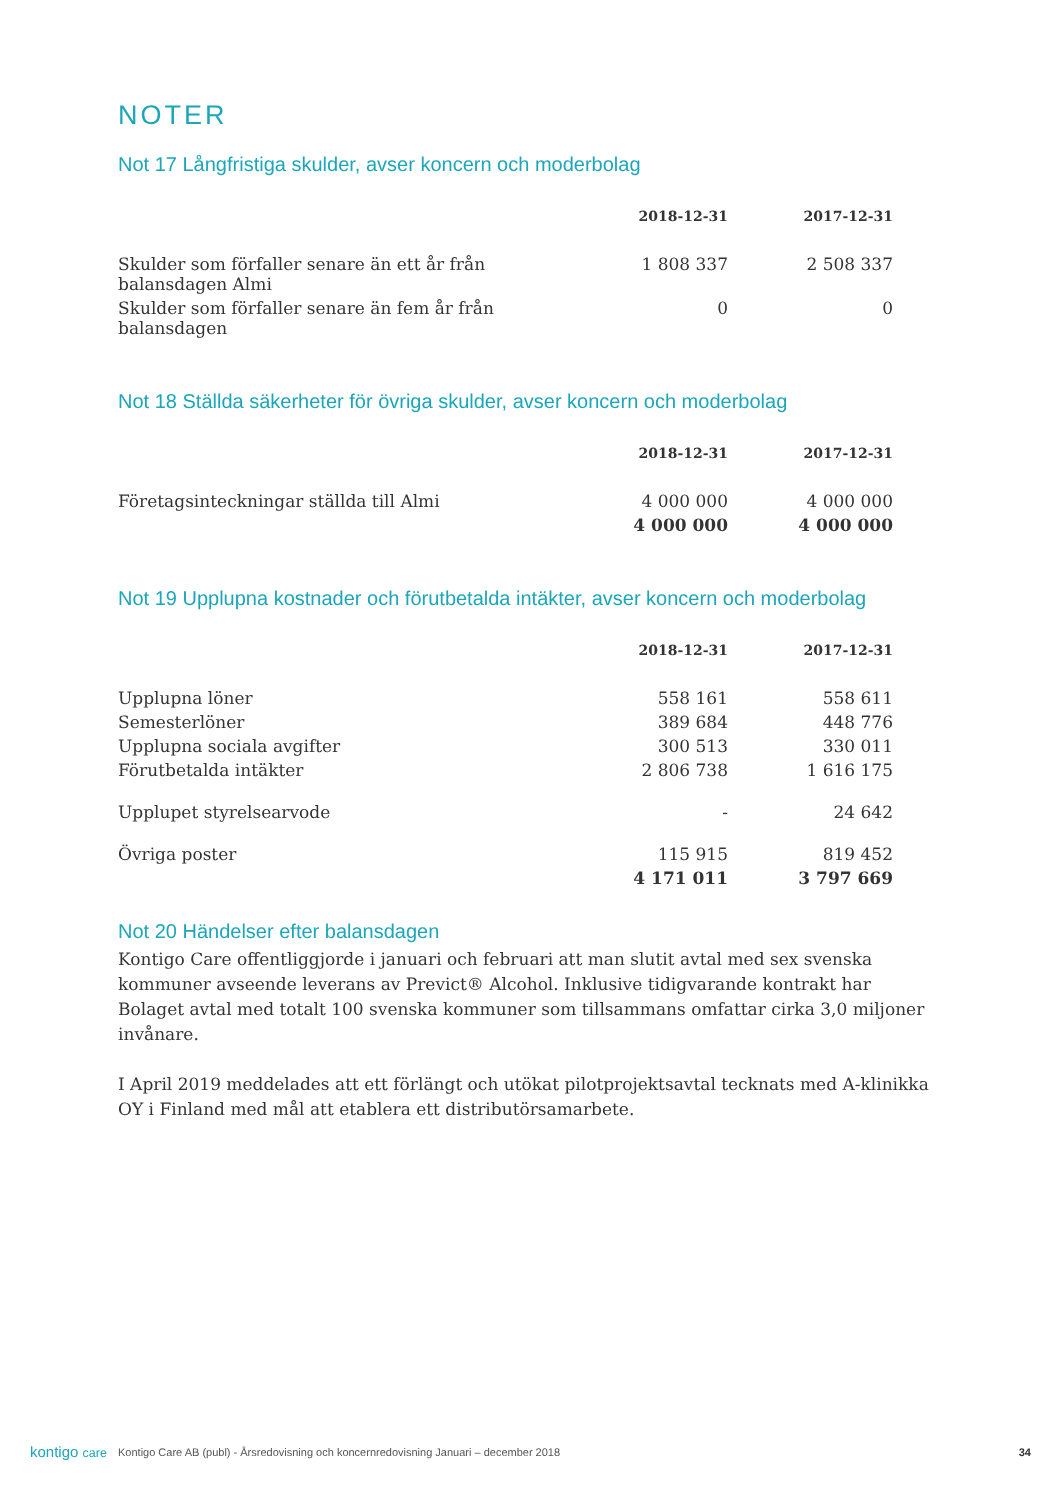NOTER
Not 17 Långfristiga skulder, avser koncern och moderbolag
| | 2018-12-31 | 2017-12-31 |
| --- | --- | --- |
| Skulder som förfaller senare än ett år från balansdagen Almi | 1 808 337 | 2 508 337 |
| Skulder som förfaller senare än fem år från balansdagen | 0 | 0 |
Not 18 Ställda säkerheter för övriga skulder, avser koncern och moderbolag
| | 2018-12-31 | 2017-12-31 |
| --- | --- | --- |
| Företagsinteckningar ställda till Almi | 4 000 000 | 4 000 000 |
| | 4 000 000 | 4 000 000 |
Not 19 Upplupna kostnader och förutbetalda intäkter, avser koncern och moderbolag
| | 2018-12-31 | 2017-12-31 |
| --- | --- | --- |
| Upplupna löner | 558 161 | 558 611 |
| Semesterlöner | 389 684 | 448 776 |
| Upplupna sociala avgifter | 300 513 | 330 011 |
| Förutbetalda intäkter | 2 806 738 | 1 616 175 |
| Upplupet styrelsearvode | - | 24 642 |
| Övriga poster | 115 915 | 819 452 |
| | 4 171 011 | 3 797 669 |
Not 20 Händelser efter balansdagen
Kontigo Care offentliggjorde i januari och februari att man slutit avtal med sex svenska kommuner avseende leverans av Previct® Alcohol. Inklusive tidigvarande kontrakt har Bolaget avtal med totalt 100 svenska kommuner som tillsammans omfattar cirka 3,0 miljoner invånare.
I April 2019 meddelades att ett förlängt och utökat pilotprojektsavtal tecknats med A-klinikka OY i Finland med mål att etablera ett distributörsamarbete.
kontigo care Kontigo Care AB (publ) - Årsredovisning och koncernredovisning Januari – december 2018 34